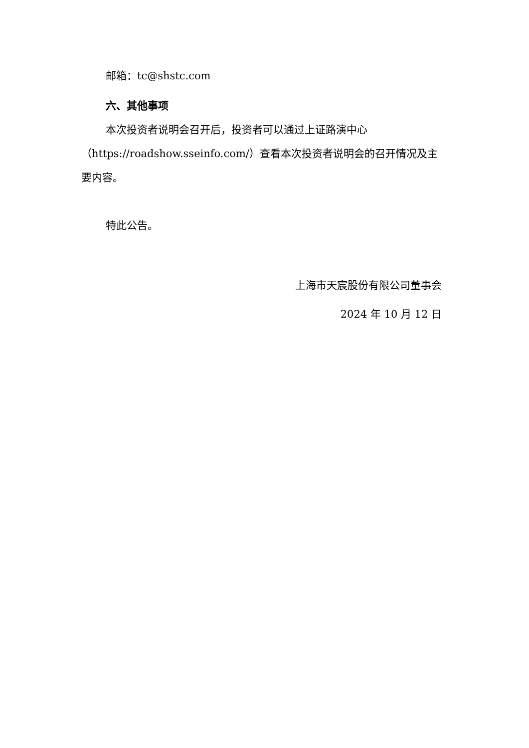邮箱：tc@shstc.com
六、其他事项
本次投资者说明会召开后，投资者可以通过上证路演中心（https://roadshow.sseinfo.com/）查看本次投资者说明会的召开情况及主要内容。
特此公告。
上海市天宸股份有限公司董事会
2024 年 10 月 12 日